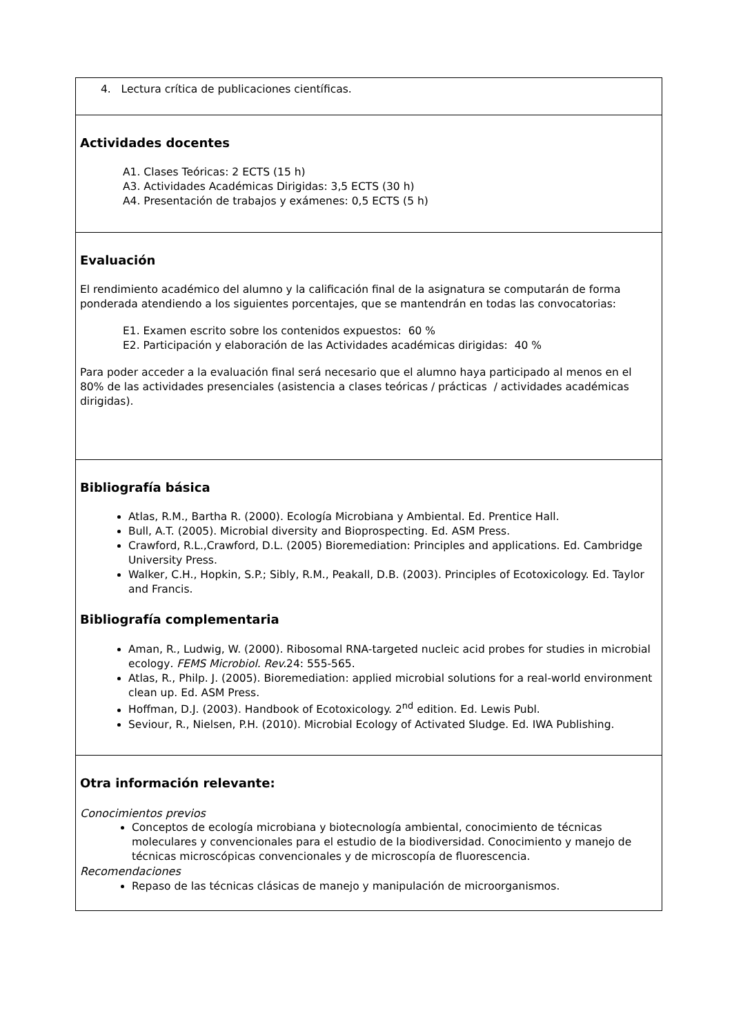4. Lectura crítica de publicaciones científicas.
Actividades docentes
A1. Clases Teóricas: 2 ECTS (15 h)
A3. Actividades Académicas Dirigidas: 3,5 ECTS (30 h)
A4. Presentación de trabajos y exámenes: 0,5 ECTS (5 h)
Evaluación
El rendimiento académico del alumno y la calificación final de la asignatura se computarán de forma ponderada atendiendo a los siguientes porcentajes, que se mantendrán en todas las convocatorias:
E1. Examen escrito sobre los contenidos expuestos: 60 %
E2. Participación y elaboración de las Actividades académicas dirigidas: 40 %
Para poder acceder a la evaluación final será necesario que el alumno haya participado al menos en el 80% de las actividades presenciales (asistencia a clases teóricas / prácticas / actividades académicas dirigidas).
Bibliografía básica
Atlas, R.M., Bartha R. (2000). Ecología Microbiana y Ambiental. Ed. Prentice Hall.
Bull, A.T. (2005). Microbial diversity and Bioprospecting. Ed. ASM Press.
Crawford, R.L.,Crawford, D.L. (2005) Bioremediation: Principles and applications. Ed. Cambridge University Press.
Walker, C.H., Hopkin, S.P.; Sibly, R.M., Peakall, D.B. (2003). Principles of Ecotoxicology. Ed. Taylor and Francis.
Bibliografía complementaria
Aman, R., Ludwig, W. (2000). Ribosomal RNA-targeted nucleic acid probes for studies in microbial ecology. FEMS Microbiol. Rev. 24: 555-565.
Atlas, R., Philp. J. (2005). Bioremediation: applied microbial solutions for a real-world environment clean up. Ed. ASM Press.
Hoffman, D.J. (2003). Handbook of Ecotoxicology. 2<sup>nd</sup> edition. Ed. Lewis Publ.
Seviour, R., Nielsen, P.H. (2010). Microbial Ecology of Activated Sludge. Ed. IWA Publishing.
Otra información relevante:
Conocimientos previos
Conceptos de ecología microbiana y biotecnología ambiental, conocimiento de técnicas moleculares y convencionales para el estudio de la biodiversidad. Conocimiento y manejo de técnicas microscópicas convencionales y de microscopía de fluorescencia.
Recomendaciones
Repaso de las técnicas clásicas de manejo y manipulación de microorganismos.